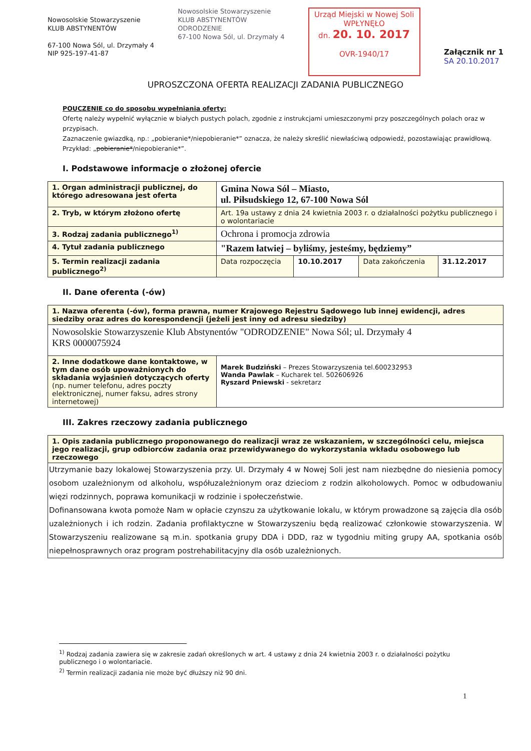Nowosolskie Stowarzyszenie
KLUB ABSTYNENTÓW
67-100 Nowa Sól, ul. Drzymały 4
NIP 925-197-41-87
Nowosolskie Stowarzyszenie
KLUB ABSTYNENTÓW
ODRODZENIE
67-100 Nowa Sól, ul. Drzymały 4
Urząd Miejski w Nowej Soli
WPŁYNĘŁO
dn. 20. 10. 2017
OVR-1940/17
Załącznik nr 1
SA 20.10.2017
UPROSZCZONA OFERTA REALIZACJI ZADANIA PUBLICZNEGO
POUCZENIE co do sposobu wypełniania oferty:
Ofertę należy wypełnić wyłącznie w białych pustych polach, zgodnie z instrukcjami umieszczonymi przy poszczególnych polach oraz w przypisach.
Zaznaczenie gwiazdką, np.: „pobieranie*/niepobieranie*” oznacza, że należy skreślić niewłaściwą odpowiedź, pozostawiając prawidłową. Przykład: „pobieranie*/niepobieranie*”.
I. Podstawowe informacje o złożonej ofercie
| 1. Organ administracji publicznej, do którego adresowana jest oferta | Gmina Nowa Sól – Miasto, ul. Piłsudskiego 12, 67-100 Nowa Sól | | | |
| 2. Tryb, w którym złożono ofertę | Art. 19a ustawy z dnia 24 kwietnia 2003 r. o działalności pożytku publicznego i o wolontariacie | | | |
| 3. Rodzaj zadania publicznego<sup>1)</sup> | Ochrona i promocja zdrowia | | | |
| 4. Tytuł zadania publicznego | "Razem łatwiej – byliśmy, jesteśmy, będziemy” | | | |
| 5. Termin realizacji zadania publicznego<sup>2)</sup> | Data rozpoczęcia | 10.10.2017 | Data zakończenia | 31.12.2017 |
II. Dane oferenta (-ów)
| 1. Nazwa oferenta (-ów), forma prawna, numer Krajowego Rejestru Sądowego lub innej ewidencji, adres siedziby oraz adres do korespondencji (jeżeli jest inny od adresu siedziby) | |
| Nowosolskie Stowarzyszenie Klub Abstynentów "ODRODZENIE" Nowa Sól; ul. Drzymały 4 KRS 0000075924 | |
| 2. Inne dodatkowe dane kontaktowe, w tym dane osób upoważnionych do składania wyjaśnień dotyczących oferty (np. numer telefonu, adres poczty elektronicznej, numer faksu, adres strony internetowej) | Marek Budziński – Prezes Stowarzyszenia tel.600232953 Wanda Pawlak – Kucharek tel. 502606926 Ryszard Pniewski - sekretarz |
III. Zakres rzeczowy zadania publicznego
| 1. Opis zadania publicznego proponowanego do realizacji wraz ze wskazaniem, w szczególności celu, miejsca jego realizacji, grup odbiorców zadania oraz przewidywanego do wykorzystania wkładu osobowego lub rzeczowego |
| Utrzymanie bazy lokalowej Stowarzyszenia przy. Ul. Drzymały 4 w Nowej Soli jest nam niezbędne do niesienia pomocy osobom uzależnionym od alkoholu, współuzależnionym oraz dzieciom z rodzin alkoholowych. Pomoc w odbudowaniu więzi rodzinnych, poprawa komunikacji w rodzinie i społeczeństwie. Dofinansowana kwota pomoże Nam w opłacie czynszu za użytkowanie lokalu, w którym prowadzone są zajęcia dla osób uzależnionych i ich rodzin. Zadania profilaktyczne w Stowarzyszeniu będą realizować członkowie stowarzyszenia. W Stowarzyszeniu realizowane są m.in. spotkania grupy DDA i DDD, raz w tygodniu miting grupy AA, spotkania osób niepełnosprawnych oraz program postrehabilitacyjny dla osób uzależnionych. |
<sup>1)</sup> Rodzaj zadania zawiera się w zakresie zadań określonych w art. 4 ustawy z dnia 24 kwietnia 2003 r. o działalności pożytku publicznego i o wolontariacie.
<sup>2)</sup> Termin realizacji zadania nie może być dłuższy niż 90 dni.
1